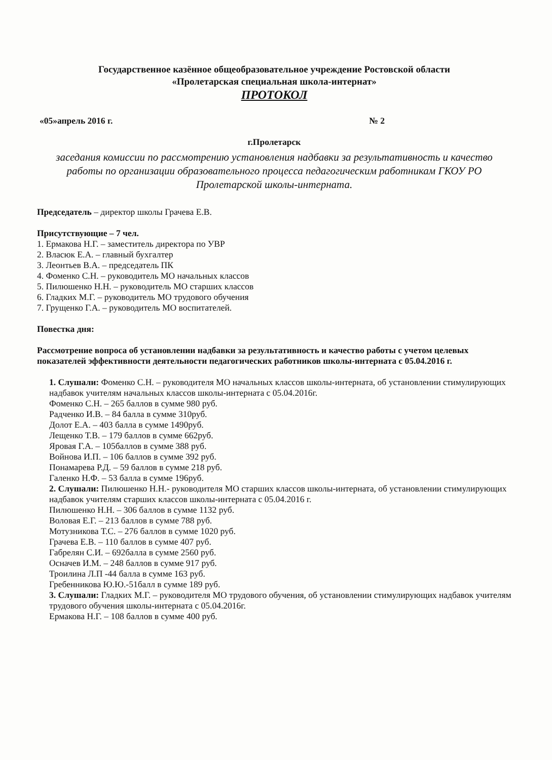Государственное казённое общеобразовательное учреждение Ростовской области
«Пролетарская специальная школа-интернат»
ПРОТОКОЛ
«05»апрель 2016 г. № 2
г.Пролетарск
заседания комиссии по рассмотрению установления надбавки за результативность и качество работы по организации образовательного процесса педагогическим работникам ГКОУ РО Пролетарской школы-интерната.
Председатель – директор школы Грачева Е.В.
Присутствующие – 7 чел.
1. Ермакова Н.Г. – заместитель директора по УВР
2. Власюк Е.А. – главный бухгалтер
3. Леонтьев В.А. – председатель ПК
4. Фоменко С.Н. – руководитель МО начальных классов
5. Пилюшенко Н.Н. – руководитель МО старших классов
6. Гладких М.Г. – руководитель МО трудового обучения
7. Грущенко Г.А. – руководитель МО воспитателей.
Повестка дня:
Рассмотрение вопроса об установлении надбавки за результативность и качество работы с учетом целевых показателей эффективности деятельности педагогических работников школы-интерната с 05.04.2016 г.
1. Слушали: Фоменко С.Н. – руководителя МО начальных классов школы-интерната, об установлении стимулирующих надбавок учителям начальных классов школы-интерната с 05.04.2016г.
Фоменко С.Н. – 265 баллов в сумме 980 руб.
Радченко И.В. – 84 балла в сумме 310руб.
Долот Е.А. – 403 балла в сумме 1490руб.
Лещенко Т.В. – 179 баллов в сумме 662руб.
Яровая Г.А. – 105баллов в сумме 388 руб.
Войнова И.П. – 106 баллов в сумме 392 руб.
Понамарева Р.Д. – 59 баллов в сумме 218 руб.
Галенко Н.Ф. – 53 балла в сумме 196руб.
2. Слушали: Пилюшенко Н.Н.- руководителя МО старших классов школы-интерната, об установлении стимулирующих надбавок учителям старших классов школы-интерната с 05.04.2016 г.
Пилюшенко Н.Н. – 306 баллов в сумме 1132 руб.
Воловая Е.Г. – 213 баллов в сумме 788 руб.
Мотузникова Т.С. – 276 баллов в сумме 1020 руб.
Грачева Е.В. – 110 баллов в сумме 407 руб.
Габрелян С.И. – 692балла в сумме 2560 руб.
Осначев И.М. – 248 баллов в сумме 917 руб.
Троилина Л.П -44 балла в сумме 163 руб.
Гребенникова Ю.Ю.-51балл в сумме 189 руб.
3. Слушали: Гладких М.Г. – руководителя МО трудового обучения, об установлении стимулирующих надбавок учителям трудового обучения школы-интерната с 05.04.2016г.
Ермакова Н.Г. – 108 баллов в сумме 400 руб.